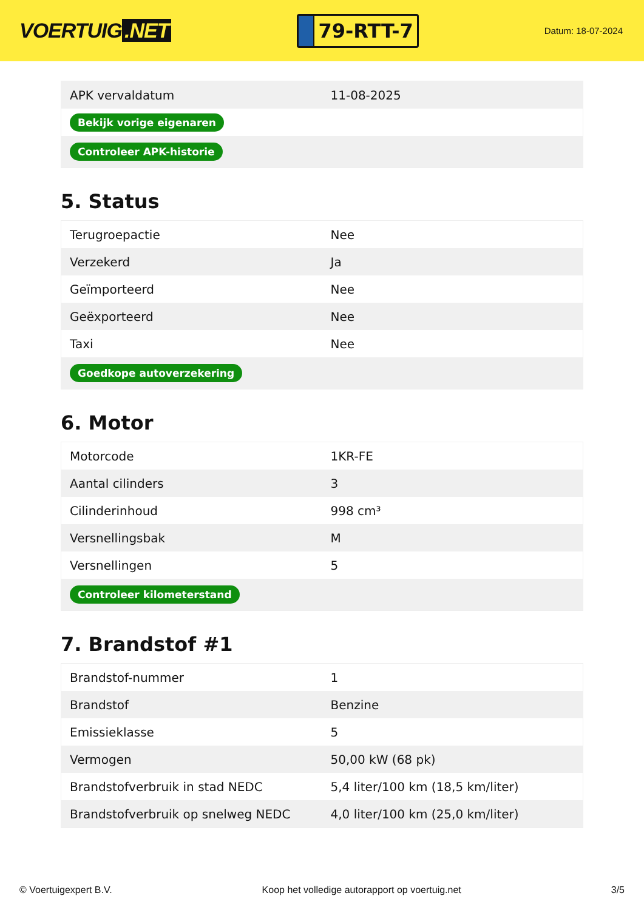VOERTUIG.NET
79-RTT-7
Datum: 18-07-2024
| APK vervaldatum | 11-08-2025 |
| Bekijk vorige eigenaren | |
| Controleer APK-historie | |
5. Status
| Terugroepactie | Nee |
| Verzekerd | Ja |
| Geïmporteerd | Nee |
| Geëxporteerd | Nee |
| Taxi | Nee |
| Goedkope autoverzekering | |
6. Motor
| Motorcode | 1KR-FE |
| Aantal cilinders | 3 |
| Cilinderinhoud | 998 cm³ |
| Versnellingsbak | M |
| Versnellingen | 5 |
| Controleer kilometerstand | |
7. Brandstof #1
| Brandstof-nummer | 1 |
| Brandstof | Benzine |
| Emissieklasse | 5 |
| Vermogen | 50,00 kW (68 pk) |
| Brandstofverbruik in stad NEDC | 5,4 liter/100 km (18,5 km/liter) |
| Brandstofverbruik op snelweg NEDC | 4,0 liter/100 km (25,0 km/liter) |
© Voertuigexpert B.V. Koop het volledige autorapport op voertuig.net 3/5